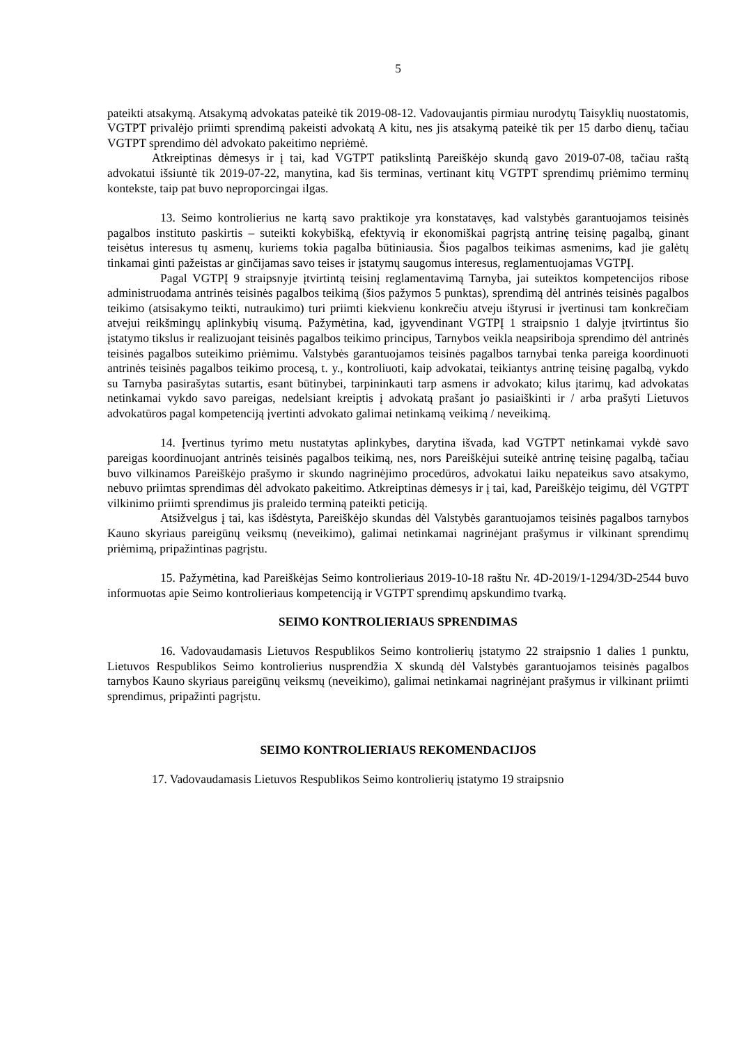5
pateikti atsakymą. Atsakymą advokatas pateikė tik 2019-08-12. Vadovaujantis pirmiau nurodytų Taisyklių nuostatomis, VGTPT privalėjo priimti sprendimą pakeisti advokatą A kitu, nes jis atsakymą pateikė tik per 15 darbo dienų, tačiau VGTPT sprendimo dėl advokato pakeitimo nepriėmė.
Atkreiptinas dėmesys ir į tai, kad VGTPT patikslintą Pareiškėjo skundą gavo 2019-07-08, tačiau raštą advokatui išsiuntė tik 2019-07-22, manytina, kad šis terminas, vertinant kitų VGTPT sprendimų priėmimo terminų kontekste, taip pat buvo neproporcingai ilgas.
13. Seimo kontrolierius ne kartą savo praktikoje yra konstatavęs, kad valstybės garantuojamos teisinės pagalbos instituto paskirtis – suteikti kokybišką, efektyvią ir ekonomiškai pagrįstą antrinę teisinę pagalbą, ginant teisėtus interesus tų asmenų, kuriems tokia pagalba būtiniausia. Šios pagalbos teikimas asmenims, kad jie galėtų tinkamai ginti pažeistas ar ginčijamas savo teises ir įstatymų saugomus interesus, reglamentuojamas VGTPĮ.
Pagal VGTPĮ 9 straipsnyje įtvirtintą teisinį reglamentavimą Tarnyba, jai suteiktos kompetencijos ribose administruodama antrinės teisinės pagalbos teikimą (šios pažymos 5 punktas), sprendimą dėl antrinės teisinės pagalbos teikimo (atsisakymo teikti, nutraukimo) turi priimti kiekvienu konkrečiu atveju ištyrusi ir įvertinusi tam konkrečiam atvejui reikšmingų aplinkybių visumą. Pažymėtina, kad, įgyvendinant VGTPĮ 1 straipsnio 1 dalyje įtvirtintus šio įstatymo tikslus ir realizuojant teisinės pagalbos teikimo principus, Tarnybos veikla neapsiriboja sprendimo dėl antrinės teisinės pagalbos suteikimo priėmimu. Valstybės garantuojamos teisinės pagalbos tarnybai tenka pareiga koordinuoti antrinės teisinės pagalbos teikimo procesą, t. y., kontroliuoti, kaip advokatai, teikiantys antrinę teisinę pagalbą, vykdo su Tarnyba pasirašytas sutartis, esant būtinybei, tarpininkauti tarp asmens ir advokato; kilus įtarimų, kad advokatas netinkamai vykdo savo pareigas, nedelsiant kreiptis į advokatą prašant jo pasiaiškinti ir / arba prašyti Lietuvos advokatūros pagal kompetenciją įvertinti advokato galimai netinkamą veikimą / neveikimą.
14. Įvertinus tyrimo metu nustatytas aplinkybes, darytina išvada, kad VGTPT netinkamai vykdė savo pareigas koordinuojant antrinės teisinės pagalbos teikimą, nes, nors Pareiškėjui suteikė antrinę teisinę pagalbą, tačiau buvo vilkinamos Pareiškėjo prašymo ir skundo nagrinėjimo procedūros, advokatui laiku nepateikus savo atsakymo, nebuvo priimtas sprendimas dėl advokato pakeitimo. Atkreiptinas dėmesys ir į tai, kad, Pareiškėjo teigimu, dėl VGTPT vilkinimo priimti sprendimus jis praleido terminą pateikti peticiją.
Atsižvelgus į tai, kas išdėstyta, Pareiškėjo skundas dėl Valstybės garantuojamos teisinės pagalbos tarnybos Kauno skyriaus pareigūnų veiksmų (neveikimo), galimai netinkamai nagrinėjant prašymus ir vilkinant sprendimų priėmimą, pripažintinas pagrįstu.
15. Pažymėtina, kad Pareiškėjas Seimo kontrolieriaus 2019-10-18 raštu Nr. 4D-2019/1-1294/3D-2544 buvo informuotas apie Seimo kontrolieriaus kompetenciją ir VGTPT sprendimų apskundimo tvarką.
SEIMO KONTROLIERIAUS SPRENDIMAS
16. Vadovaudamasis Lietuvos Respublikos Seimo kontrolierių įstatymo 22 straipsnio 1 dalies 1 punktu, Lietuvos Respublikos Seimo kontrolierius nusprendžia X skundą dėl Valstybės garantuojamos teisinės pagalbos tarnybos Kauno skyriaus pareigūnų veiksmų (neveikimo), galimai netinkamai nagrinėjant prašymus ir vilkinant priimti sprendimus, pripažinti pagrįstu.
SEIMO KONTROLIERIAUS REKOMENDACIJOS
17. Vadovaudamasis Lietuvos Respublikos Seimo kontrolierių įstatymo 19 straipsnio